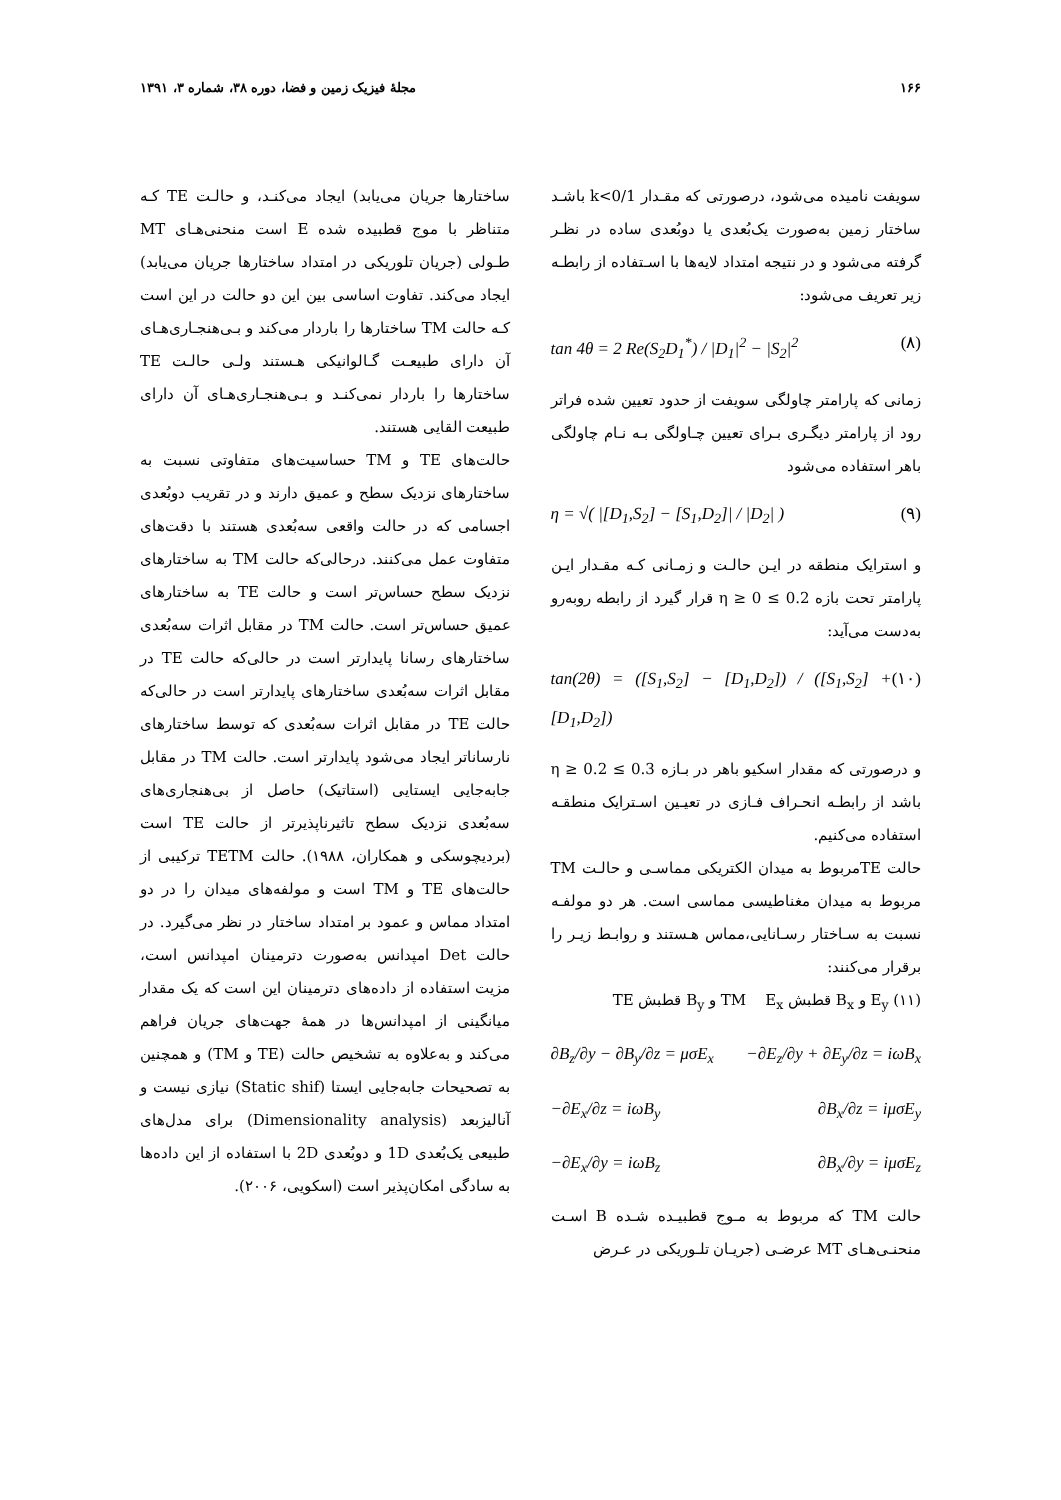۱۶۶ مجلهٔ فیزیک زمین و فضا، دوره ۳۸، شماره ۳، ۱۳۹۱
سویفت نامیده می‌شود، درصورتی که مقـدار k<0/1 باشـد ساختار زمین به‌صورت یک‌بُعدی یا دوبُعدی ساده در نظـر گرفته می‌شود و در نتیجه امتداد لایه‌ها با اسـتفاده از رابطـه زیر تعریف می‌شود:
tan 4θ = 2 Re(S<sub>2</sub>D<sub>1</sub><sup>*</sup>) / |D<sub>1</sub>|<sup>2</sup> − |S<sub>2</sub>|<sup>2</sup> (۸)
زمانی که پارامتر چاولگی سویفت از حدود تعیین شده فراتر رود از پارامتر دیگـری بـرای تعیین چـاولگی بـه نـام چاولگی باهر استفاده می‌شود
η = √( |[D<sub>1</sub>,S<sub>2</sub>] − [S<sub>1</sub>,D<sub>2</sub>]| / |D<sub>2</sub>| ) (۹)
و استرایک منطقه در ایـن حالـت و زمـانی کـه مقـدار ایـن پارامتر تحت بازه 0.2 ≥ η ≥ 0 قرار گیرد از رابطه روبه‌رو به‌دست می‌آید:
tan(2θ) = ([S<sub>1</sub>,S<sub>2</sub>] − [D<sub>1</sub>,D<sub>2</sub>]) / ([S<sub>1</sub>,S<sub>2</sub>] + [D<sub>1</sub>,D<sub>2</sub>]) (۱۰)
و درصورتی که مقدار اسکیو باهر در بـازه 0.3 ≥ η ≥ 0.2 باشد از رابطـه انحـراف فـازی در تعیـین اسـترایک منطقـه استفاده می‌کنیم.
حالت TEمربوط به میدان الکتریکی مماسـی و حالـت TM مربوط به میدان مغناطیسی مماسی است. هر دو مولفـه نسبت به سـاختار رسـانایی،مماس هـستند و روابـط زیـر را برقرار می‌کنند:
(۱۱) E<sub>y</sub> و B<sub>x</sub> قطبش TM E<sub>x</sub> و B<sub>y</sub> قطبش TE
∂B<sub>z</sub>/∂y − ∂B<sub>y</sub>/∂z = μσE<sub>x</sub> −∂E<sub>z</sub>/∂y + ∂E<sub>y</sub>/∂z = iωB<sub>x</sub>
−∂E<sub>x</sub>/∂z = iωB<sub>y</sub> ∂B<sub>x</sub>/∂z = iμσE<sub>y</sub>
−∂E<sub>x</sub>/∂y = iωB<sub>z</sub> ∂B<sub>x</sub>/∂y = iμσE<sub>z</sub>
حالت TM که مربوط به مـوج قطبیـده شـده B اسـت منحنـی‌هـای MT عرضـی (جریـان تلـوریکی در عـرض
ساختارها جریان می‌یابد) ایجاد می‌کنـد، و حالـت TE کـه متناظر با موج قطبیده شده E است منحنی‌هـای MT طـولی (جریان تلوریکی در امتداد ساختارها جریان می‌یابد) ایجاد می‌کند. تفاوت اساسی بین این دو حالت در این است کـه حالت TM ساختارها را باردار می‌کند و بـی‌هنجـاری‌هـای آن دارای طبیعـت گـالوانیکی هـستند ولـی حالـت TE ساختارها را باردار نمی‌کنـد و بـی‌هنجـاری‌هـای آن دارای طبیعت القایی هستند.
حالت‌های TE و TM حساسیت‌های متفاوتی نسبت به ساختارهای نزدیک سطح و عمیق دارند و در تقریب دوبُعدی اجسامی که در حالت واقعی سه‌بُعدی هستند با دقت‌های متفاوت عمل می‌کنند. درحالی‌که حالت TM به ساختارهای نزدیک سطح حساس‌تر است و حالت TE به ساختارهای عمیق حساس‌تر است. حالت TM در مقابل اثرات سه‌بُعدی ساختارهای رسانا پایدارتر است در حالی‌که حالت TE در مقابل اثرات سه‌بُعدی ساختارهای پایدارتر است در حالی‌که حالت TE در مقابل اثرات سه‌بُعدی که توسط ساختارهای نارساناتر ایجاد می‌شود پایدارتر است. حالت TM در مقابل جابه‌جایی ایستایی (استاتیک) حاصل از بی‌هنجاری‌های سه‌بُعدی نزدیک سطح تاثیرناپذیرتر از حالت TE است (بردیچوسکی و همکاران، ۱۹۸۸). حالت TETM ترکیبی از حالت‌های TE و TM است و مولفه‌های میدان را در دو امتداد مماس و عمود بر امتداد ساختار در نظر می‌گیرد. در حالت Det امپدانس به‌صورت دترمینان امپدانس است، مزیت استفاده از داده‌های دترمینان این است که یک مقدار میانگینی از امپدانس‌ها در همهٔ جهت‌های جریان فراهم می‌کند و به‌علاوه به تشخیص حالت (TE و TM) و همچنین به تصحیحات جابه‌جایی ایستا (Static shif) نیازی نیست و آنالیزبعد (Dimensionality analysis) برای مدل‌های طبیعی یک‌بُعدی 1D و دوبُعدی 2D با استفاده از این داده‌ها به سادگی امکان‌پذیر است (اسکویی، ۲۰۰۶).